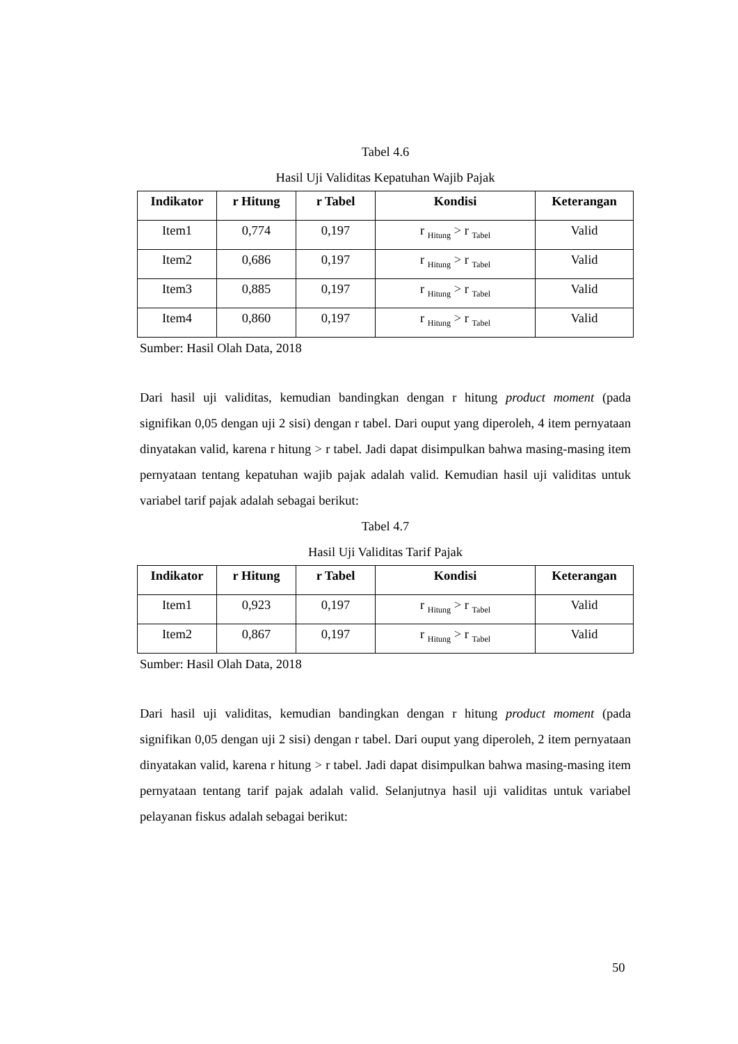Tabel 4.6
Hasil Uji Validitas Kepatuhan Wajib Pajak
| Indikator | r Hitung | r Tabel | Kondisi | Keterangan |
| --- | --- | --- | --- | --- |
| Item1 | 0,774 | 0,197 | r <sub>Hitung</sub> > r <sub>Tabel</sub> | Valid |
| Item2 | 0,686 | 0,197 | r <sub>Hitung</sub> > r <sub>Tabel</sub> | Valid |
| Item3 | 0,885 | 0,197 | r <sub>Hitung</sub> > r <sub>Tabel</sub> | Valid |
| Item4 | 0,860 | 0,197 | r <sub>Hitung</sub> > r <sub>Tabel</sub> | Valid |
Sumber: Hasil Olah Data, 2018
Dari hasil uji validitas, kemudian bandingkan dengan r hitung product moment (pada signifikan 0,05 dengan uji 2 sisi) dengan r tabel. Dari ouput yang diperoleh, 4 item pernyataan dinyatakan valid, karena r hitung > r tabel. Jadi dapat disimpulkan bahwa masing-masing item pernyataan tentang kepatuhan wajib pajak adalah valid. Kemudian hasil uji validitas untuk variabel tarif pajak adalah sebagai berikut:
Tabel 4.7
Hasil Uji Validitas Tarif Pajak
| Indikator | r Hitung | r Tabel | Kondisi | Keterangan |
| --- | --- | --- | --- | --- |
| Item1 | 0,923 | 0,197 | r <sub>Hitung</sub> > r <sub>Tabel</sub> | Valid |
| Item2 | 0,867 | 0,197 | r <sub>Hitung</sub> > r <sub>Tabel</sub> | Valid |
Sumber: Hasil Olah Data, 2018
Dari hasil uji validitas, kemudian bandingkan dengan r hitung product moment (pada signifikan 0,05 dengan uji 2 sisi) dengan r tabel. Dari ouput yang diperoleh, 2 item pernyataan dinyatakan valid, karena r hitung > r tabel. Jadi dapat disimpulkan bahwa masing-masing item pernyataan tentang tarif pajak adalah valid. Selanjutnya hasil uji validitas untuk variabel pelayanan fiskus adalah sebagai berikut:
50